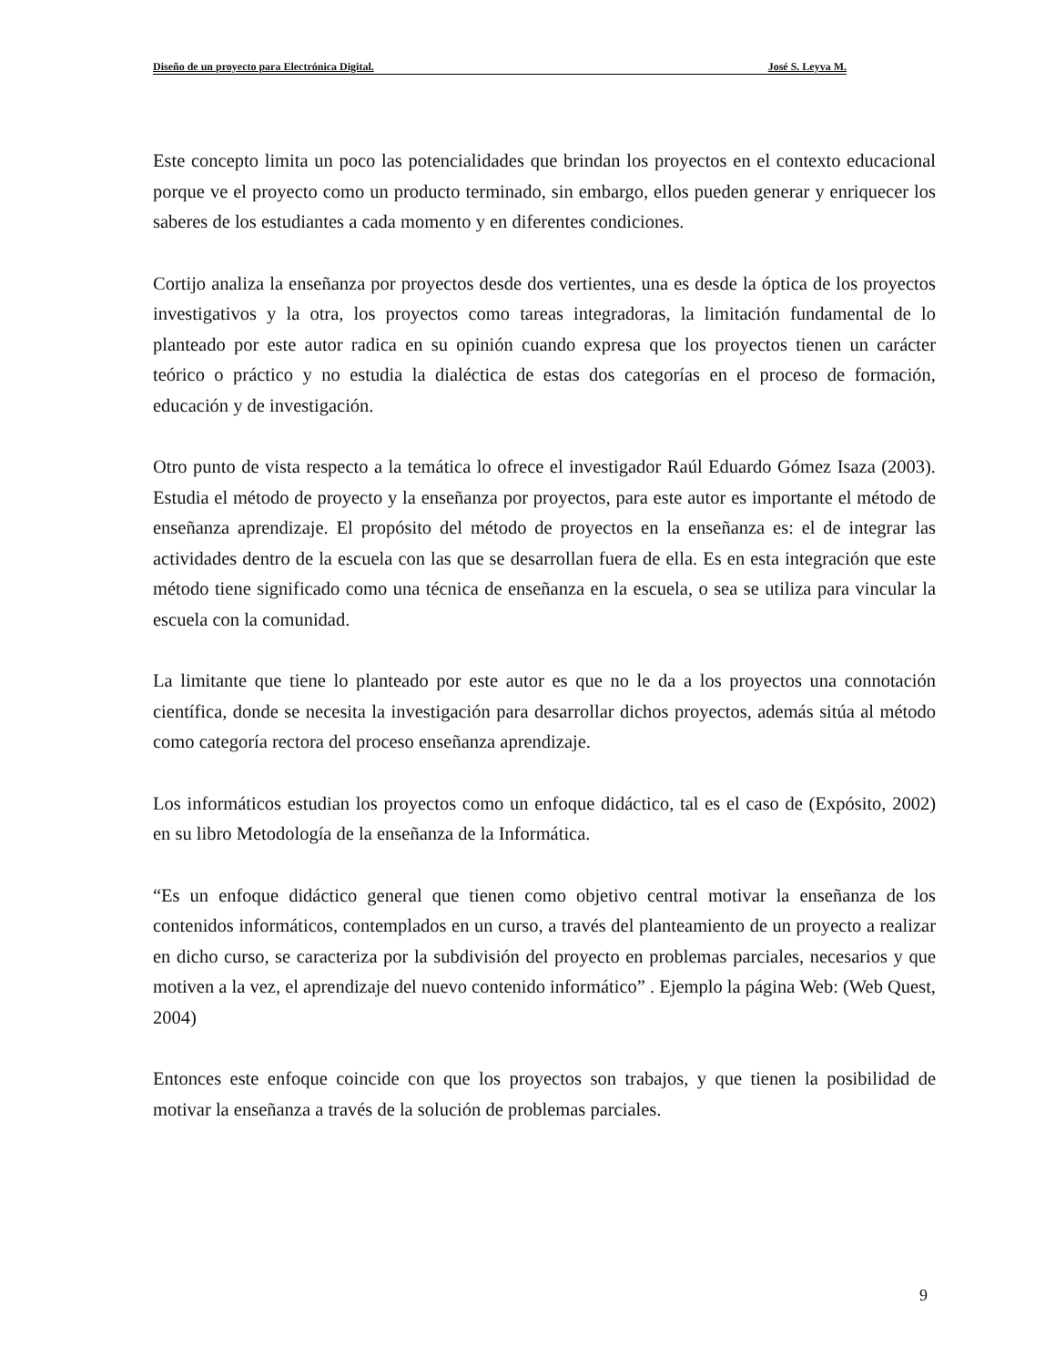Diseño de un proyecto para Electrónica Digital. José S. Leyva M.
Este concepto limita un poco las potencialidades que brindan los proyectos en el contexto educacional porque ve el proyecto como un producto terminado, sin embargo, ellos pueden generar y enriquecer los saberes de los estudiantes a cada momento y en diferentes condiciones.
Cortijo analiza la enseñanza por proyectos desde dos vertientes, una es desde la óptica de los proyectos investigativos y la otra, los proyectos como tareas integradoras, la limitación fundamental de lo planteado por este autor radica en su opinión cuando expresa que los proyectos tienen un carácter teórico o práctico y no estudia la dialéctica de estas dos categorías en el proceso de formación, educación y de investigación.
Otro punto de vista respecto a la temática lo ofrece el investigador Raúl Eduardo Gómez Isaza (2003). Estudia el método de proyecto y la enseñanza por proyectos, para este autor es importante el método de enseñanza aprendizaje. El propósito del método de proyectos en la enseñanza es: el de integrar las actividades dentro de la escuela con las que se desarrollan fuera de ella. Es en esta integración que este método tiene significado como una técnica de enseñanza en la escuela, o sea se utiliza para vincular la escuela con la comunidad.
La limitante que tiene lo planteado por este autor es que no le da a los proyectos una connotación científica, donde se necesita la investigación para desarrollar dichos proyectos, además sitúa al método como categoría rectora del proceso enseñanza aprendizaje.
Los informáticos estudian los proyectos como un enfoque didáctico, tal es el caso de (Expósito, 2002) en su libro Metodología de la enseñanza de la Informática.
“Es un enfoque didáctico general que tienen como objetivo central motivar la enseñanza de los contenidos informáticos, contemplados en un curso, a través del planteamiento de un proyecto a realizar en dicho curso, se caracteriza por la subdivisión del proyecto en problemas parciales, necesarios y que motiven a la vez, el aprendizaje del nuevo contenido informático” . Ejemplo la página Web: (Web Quest, 2004)
Entonces este enfoque coincide con que los proyectos son trabajos, y que tienen la posibilidad de motivar la enseñanza a través de la solución de problemas parciales.
9